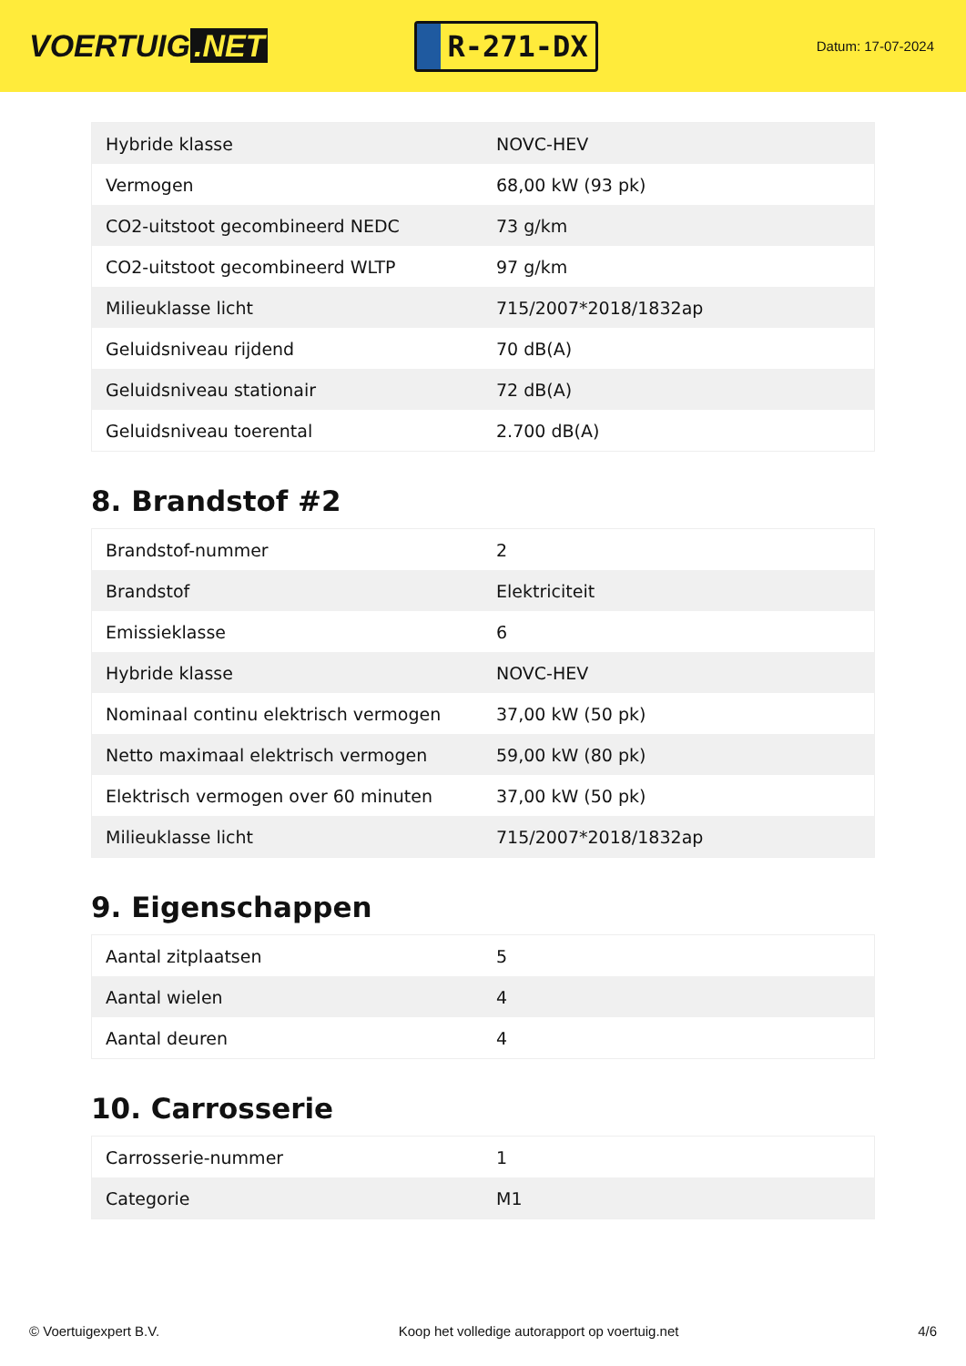VOERTUIG.NET
R-271-DX
Datum: 17-07-2024
| Hybride klasse | NOVC-HEV |
| Vermogen | 68,00 kW (93 pk) |
| CO2-uitstoot gecombineerd NEDC | 73 g/km |
| CO2-uitstoot gecombineerd WLTP | 97 g/km |
| Milieuklasse licht | 715/2007*2018/1832ap |
| Geluidsniveau rijdend | 70 dB(A) |
| Geluidsniveau stationair | 72 dB(A) |
| Geluidsniveau toerental | 2.700 dB(A) |
8. Brandstof #2
| Brandstof-nummer | 2 |
| Brandstof | Elektriciteit |
| Emissieklasse | 6 |
| Hybride klasse | NOVC-HEV |
| Nominaal continu elektrisch vermogen | 37,00 kW (50 pk) |
| Netto maximaal elektrisch vermogen | 59,00 kW (80 pk) |
| Elektrisch vermogen over 60 minuten | 37,00 kW (50 pk) |
| Milieuklasse licht | 715/2007*2018/1832ap |
9. Eigenschappen
| Aantal zitplaatsen | 5 |
| Aantal wielen | 4 |
| Aantal deuren | 4 |
10. Carrosserie
| Carrosserie-nummer | 1 |
| Categorie | M1 |
© Voertuigexpert B.V. Koop het volledige autorapport op voertuig.net 4/6